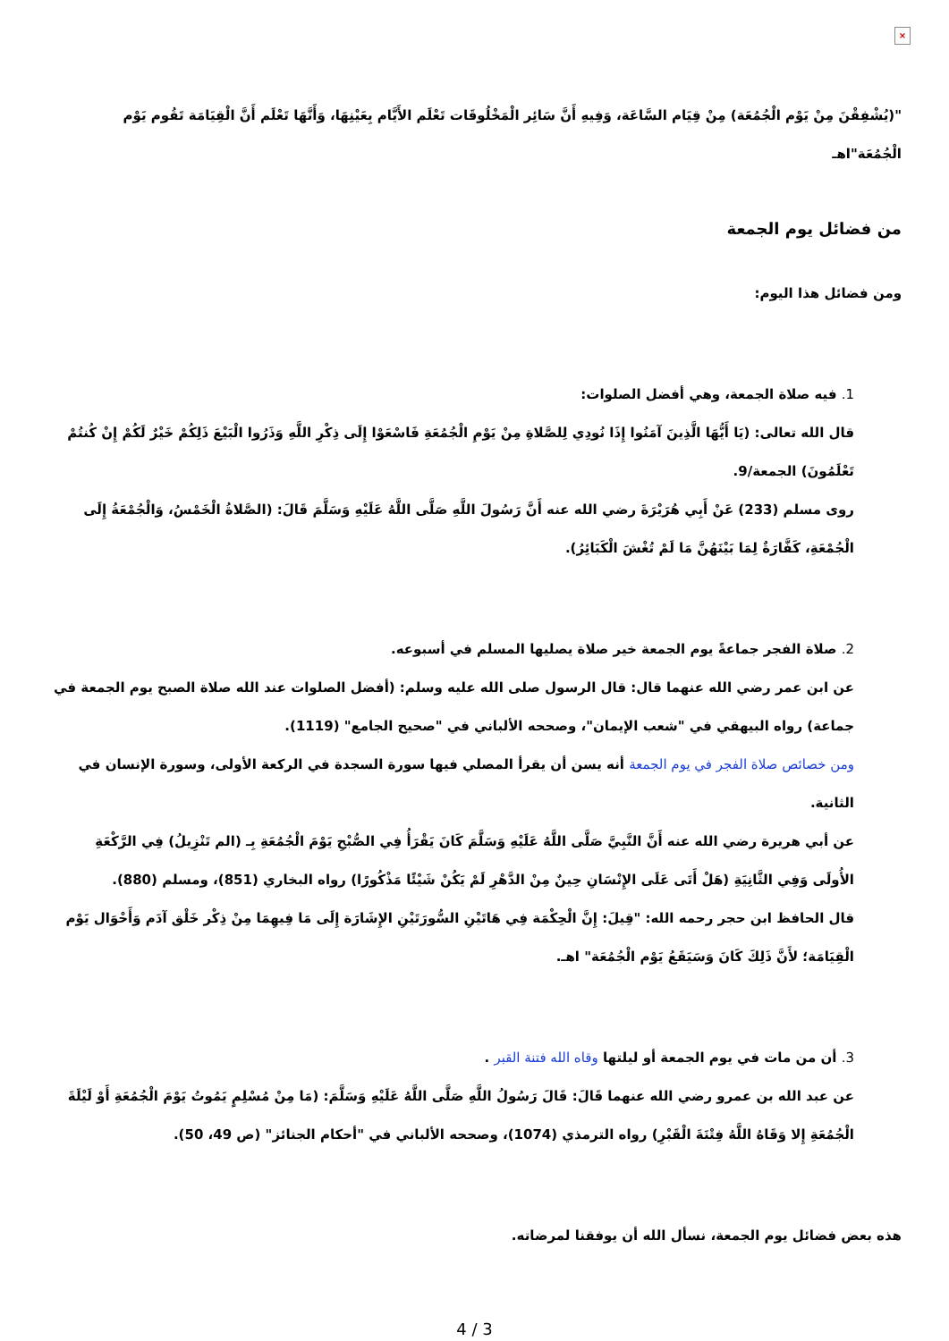×
"(يُشْفِقْنَ مِنْ يَوْم الْجُمُعَة) مِنْ قِيَام السَّاعَة، وَفِيهِ أَنَّ سَائِر الْمَخْلُوقَات تَعْلَم الأَيَّام بِعَيْنِهَا، وَأَنَّهَا تَعْلَم أَنَّ الْقِيَامَة تَقُوم يَوْم الْجُمُعَة"اهـ
من فضائل يوم الجمعة
ومن فضائل هذا اليوم:
1. فيه صلاة الجمعة، وهي أفضل الصلوات:
قال الله تعالى: (يَا أَيُّهَا الَّذِينَ آمَنُوا إِذَا نُودِي لِلصَّلاةِ مِنْ يَوْمِ الْجُمُعَةِ فَاسْعَوْا إِلَى ذِكْرِ اللَّهِ وَذَرُوا الْبَيْعَ ذَلِكُمْ خَيْرٌ لَكُمْ إِنْ كُنتُمْ تَعْلَمُونَ) الجمعة/9.
روى مسلم (233) عَنْ أَبِي هُرَيْرَةَ رضي الله عنه أَنَّ رَسُولَ اللَّهِ صَلَّى اللَّهُ عَلَيْهِ وَسَلَّمَ قَالَ: (الصَّلاةُ الْخَمْسُ، وَالْجُمْعَةُ إِلَى الْجُمْعَةِ، كَفَّارَةٌ لِمَا بَيْنَهُنَّ مَا لَمْ تُغْشَ الْكَبَائِرُ).
2. صلاة الفجر جماعةً يوم الجمعة خير صلاة يصليها المسلم في أسبوعه.
عن ابن عمر رضي الله عنهما قال: قال الرسول صلى الله عليه وسلم: (أفضل الصلوات عند الله صلاة الصبح يوم الجمعة في جماعة) رواه البيهقي في "شعب الإيمان"، وصححه الألباني في "صحيح الجامع" (1119).
ومن خصائص صلاة الفجر في يوم الجمعة أنه يسن أن يقرأ المصلي فيها سورة السجدة في الركعة الأولى، وسورة الإنسان في الثانية.
عن أبي هريرة رضي الله عنه أَنَّ النَّبِيَّ صَلَّى اللَّهُ عَلَيْهِ وَسَلَّمَ كَانَ يَقْرَأُ فِي الصُّبْحِ يَوْمَ الْجُمُعَةِ بِـ (الم تَنْزِيلُ) فِي الرَّكْعَةِ الأُولَى وَفِي الثَّانِيَةِ (هَلْ أَتَى عَلَى الإِنْسَانِ حِينٌ مِنْ الدَّهْرِ لَمْ يَكُنْ شَيْئًا مَذْكُورًا) رواه البخاري (851)، ومسلم (880).
قال الحافظ ابن حجر رحمه الله: "قِيلَ: إِنَّ الْحِكْمَة فِي هَاتَيْنِ السُّورَتَيْنِ الإِشَارَة إِلَى مَا فِيهِمَا مِنْ ذِكْر خَلْق آدَم وَأَحْوَال يَوْم الْقِيَامَة؛ لأَنَّ ذَلِكَ كَانَ وَسَيَقَعُ يَوْم الْجُمُعَة" اهـ.
3. أن من مات في يوم الجمعة أو ليلتها وقاه الله فتنة القبر .
عن عبد الله بن عمرو رضي الله عنهما قَالَ: قَالَ رَسُولُ اللَّهِ صَلَّى اللَّهُ عَلَيْهِ وَسَلَّمَ: (مَا مِنْ مُسْلِمٍ يَمُوتُ يَوْمَ الْجُمُعَةِ أَوْ لَيْلَةَ الْجُمُعَةِ إِلا وَقَاهُ اللَّهُ فِتْنَةَ الْقَبْرِ) رواه الترمذي (1074)، وصححه الألباني في "أحكام الجنائز" (ص 49، 50).
هذه بعض فضائل يوم الجمعة، نسأل الله أن يوفقنا لمرضاته.
4 / 3